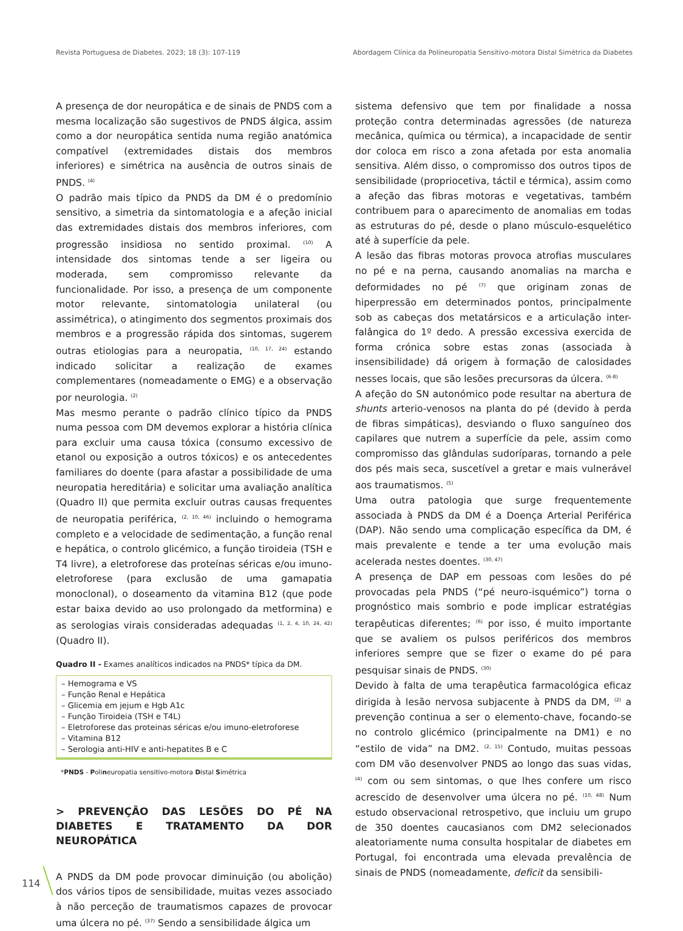Revista Portuguesa de Diabetes. 2023; 18 (3): 107-119 Abordagem Clínica da Polineuropatia Sensitivo-motora Distal Simétrica da Diabetes
A presença de dor neuropática e de sinais de PNDS com a mesma localização são sugestivos de PNDS álgica, assim como a dor neuropática sentida numa região anatómica compatível (extremidades distais dos membros inferiores) e simétrica na ausência de outros sinais de PNDS. <sup>(4)</sup>
O padrão mais típico da PNDS da DM é o predomínio sensitivo, a simetria da sintomatologia e a afeção inicial das extremidades distais dos membros inferiores, com progressão insidiosa no sentido proximal. <sup>(10)</sup> A intensidade dos sintomas tende a ser ligeira ou moderada, sem compromisso relevante da funcionalidade. Por isso, a presença de um componente motor relevante, sintomatologia unilateral (ou assimétrica), o atingimento dos segmentos proximais dos membros e a progressão rápida dos sintomas, sugerem outras etiologias para a neuropatia, <sup>(10, 17, 24)</sup> estando indicado solicitar a realização de exames complementares (nomeadamente o EMG) e a observação por neurologia. <sup>(2)</sup>
Mas mesmo perante o padrão clínico típico da PNDS numa pessoa com DM devemos explorar a história clínica para excluir uma causa tóxica (consumo excessivo de etanol ou exposição a outros tóxicos) e os antecedentes familiares do doente (para afastar a possibilidade de uma neuropatia hereditária) e solicitar uma avaliação analítica (Quadro II) que permita excluir outras causas frequentes de neuropatia periférica, <sup>(2, 10, 46)</sup> incluindo o hemograma completo e a velocidade de sedimentação, a função renal e hepática, o controlo glicémico, a função tiroideia (TSH e T4 livre), a eletroforese das proteínas séricas e/ou imuno-eletroforese (para exclusão de uma gamapatia monoclonal), o doseamento da vitamina B12 (que pode estar baixa devido ao uso prolongado da metformina) e as serologias virais consideradas adequadas <sup>(1, 2, 4, 10, 24, 42)</sup> (Quadro II).
Quadro II - Exames analíticos indicados na PNDS* típica da DM.
| – Hemograma e VS – Função Renal e Hepática – Glicemia em jejum e Hgb A1c – Função Tiroideia (TSH e T4L) – Eletroforese das proteinas séricas e/ou imuno-eletroforese – Vitamina B12 – Serologia anti-HIV e anti-hepatites B e C |
*PNDS - Polineuropatia sensitivo-motora Distal Simétrica
> PREVENÇÃO DAS LESÕES DO PÉ NA DIABETES E TRATAMENTO DA DOR NEUROPÁTICA
A PNDS da DM pode provocar diminuição (ou abolição) dos vários tipos de sensibilidade, muitas vezes associado à não perceção de traumatismos capazes de provocar uma úlcera no pé. <sup>(37)</sup> Sendo a sensibilidade álgica um
sistema defensivo que tem por finalidade a nossa proteção contra determinadas agressões (de natureza mecânica, química ou térmica), a incapacidade de sentir dor coloca em risco a zona afetada por esta anomalia sensitiva. Além disso, o compromisso dos outros tipos de sensibilidade (propriocetiva, táctil e térmica), assim como a afeção das fibras motoras e vegetativas, também contribuem para o aparecimento de anomalias em todas as estruturas do pé, desde o plano músculo-esquelético até à superfície da pele.
A lesão das fibras motoras provoca atrofias musculares no pé e na perna, causando anomalias na marcha e deformidades no pé <sup>(7)</sup> que originam zonas de hiperpressão em determinados pontos, principalmente sob as cabeças dos metatársicos e a articulação inter-falângica do 1º dedo. A pressão excessiva exercida de forma crónica sobre estas zonas (associada à insensibilidade) dá origem à formação de calosidades nesses locais, que são lesões precursoras da úlcera. <sup>(6-8)</sup>
A afeção do SN autonómico pode resultar na abertura de shunts arterio-venosos na planta do pé (devido à perda de fibras simpáticas), desviando o fluxo sanguíneo dos capilares que nutrem a superfície da pele, assim como compromisso das glândulas sudoríparas, tornando a pele dos pés mais seca, suscetível a gretar e mais vulnerável aos traumatismos. <sup>(5)</sup>
Uma outra patologia que surge frequentemente associada à PNDS da DM é a Doença Arterial Periférica (DAP). Não sendo uma complicação específica da DM, é mais prevalente e tende a ter uma evolução mais acelerada nestes doentes. <sup>(30, 47)</sup>
A presença de DAP em pessoas com lesões do pé provocadas pela PNDS (“pé neuro-isquémico”) torna o prognóstico mais sombrio e pode implicar estratégias terapêuticas diferentes; <sup>(6)</sup> por isso, é muito importante que se avaliem os pulsos periféricos dos membros inferiores sempre que se fizer o exame do pé para pesquisar sinais de PNDS. <sup>(30)</sup>
Devido à falta de uma terapêutica farmacológica eficaz dirigida à lesão nervosa subjacente à PNDS da DM, <sup>(2)</sup> a prevenção continua a ser o elemento-chave, focando-se no controlo glicémico (principalmente na DM1) e no “estilo de vida” na DM2. <sup>(2, 15)</sup> Contudo, muitas pessoas com DM vão desenvolver PNDS ao longo das suas vidas, <sup>(4)</sup> com ou sem sintomas, o que lhes confere um risco acrescido de desenvolver uma úlcera no pé. <sup>(10, 48)</sup> Num estudo observacional retrospetivo, que incluiu um grupo de 350 doentes caucasianos com DM2 selecionados aleatoriamente numa consulta hospitalar de diabetes em Portugal, foi encontrada uma elevada prevalência de sinais de PNDS (nomeadamente, deficit da sensibili-
114